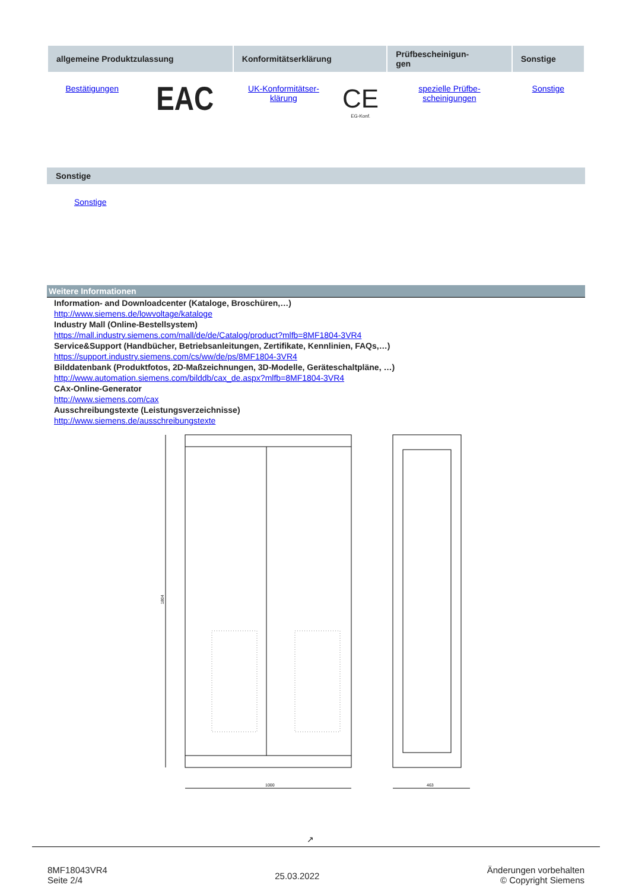| allgemeine Produktzulassung | | Konformitätserklärung | | Prüfbescheinigun- gen | Sonstige |
| --- | --- | --- | --- | --- | --- |
| Bestätigungen | EAC | UK-Konformitätser- klärung | CE EG-Konf. | spezielle Prüfbe- scheinigungen | Sonstige |
Sonstige
Sonstige
Weitere Informationen
Information- and Downloadcenter (Kataloge, Broschüren,…)
http://www.siemens.de/lowvoltage/kataloge
Industry Mall (Online-Bestellsystem)
https://mall.industry.siemens.com/mall/de/de/Catalog/product?mlfb=8MF1804-3VR4
Service&Support (Handbücher, Betriebsanleitungen, Zertifikate, Kennlinien, FAQs,…)
https://support.industry.siemens.com/cs/ww/de/ps/8MF1804-3VR4
Bilddatenbank (Produktfotos, 2D-Maßzeichnungen, 3D-Modelle, Geräteschaltpläne, …)
http://www.automation.siemens.com/bilddb/cax_de.aspx?mlfb=8MF1804-3VR4
CAx-Online-Generator
http://www.siemens.com/cax
Ausschreibungstexte (Leistungsverzeichnisse)
http://www.siemens.de/ausschreibungstexte
1804
1000
463
↗
8MF18043VR4
Seite 2/4
25.03.2022
Änderungen vorbehalten
© Copyright Siemens